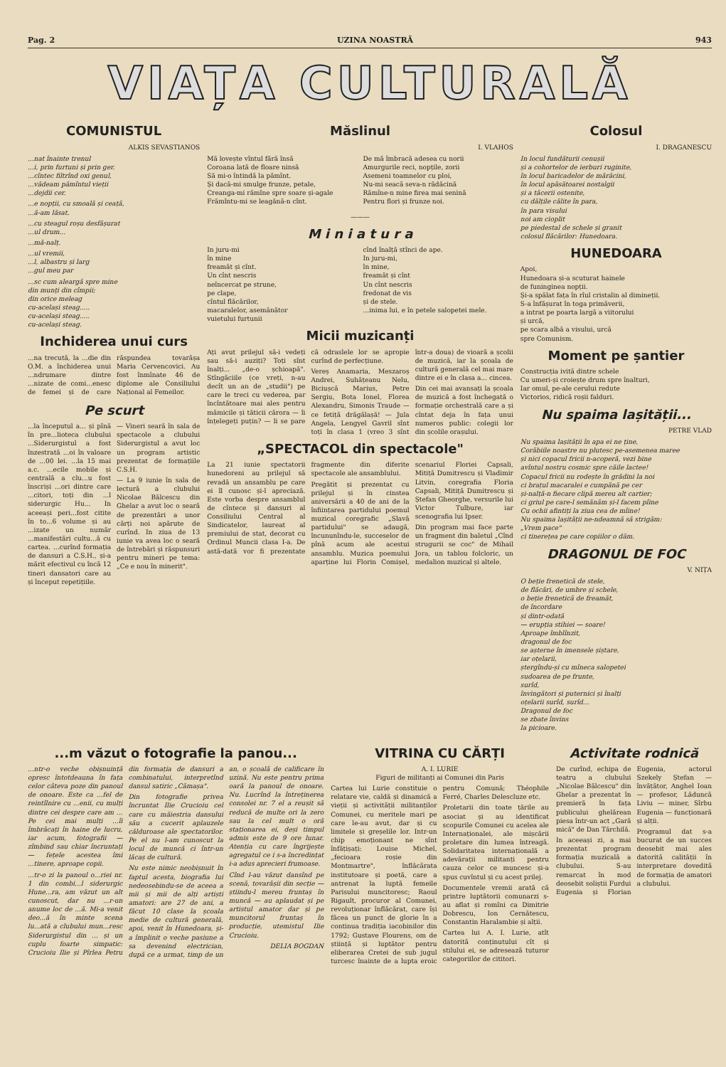Pag. 2 UZINA NOASTRĂ 943
VIAȚA CULTURALĂ
COMUNISTUL
ALKIS SEVASTIANOS
...nat înainte trenul
...i, prin furtuni și prin ger.
...cîntec filtrînd oxi genul,
...vădeam pămîntul vieții
...dejdii cer.
...e nopții, cu smoală și ceață,
...ă-am lăsat.
...cu steagul roșu desfășurat
...ul drum...
...mă-nalț.
...ul vremii,
...l, albastru și larg
...gul meu par
...sc cum aleargă spre mine
din munți din cîmpii;
din orice meleag
cu-același steag.....
cu-același steag.....
cu-același steag.
Inchiderea unui curs
...na trecută, la ...die din O.M. a închiderea unui ...ndrumare dintre ...nizate de comi...enesc de femei și de care răspundea tovarășa Maria Cervencovici. Au fost înmînate 46 de diplome ale Consiliului Național al Femeilor.
Pe scurt
...la începutul a... și pînă în pre...lioteca clubului ...Siderurgistul a fost înzestrată ...oi în valoare de ...00 lei. ...la 15 mai a.c. ...ecile mobile și centrală a clu...u fost înscriși ...ori dintre care ...citori, toți din ...l siderurgic Hu... In aceeași peri...fost citite în to...6 volume și au ...izate un număr ...manifestări cultu...ă cu cartea. ...curînd formația de dansuri a C.S.H., și-a mărit efectivul cu încă 12 tineri dansatori care au și început repetițiile.
— Vineri seară în sala de spectacole a clubului Siderurgistul a avut loc un program artistic prezentat de formațiile C.S.H.
— La 9 iunie în sala de lectură a clubului Nicolae Bălcescu din Ghelar a avut loc o seară de prezentări a unor cărți noi apărute de curînd. In ziua de 13 iunie va avea loc o seară de întrebări și răspunsuri pentru mineri pe tema: „Ce e nou în minerit".
Măslinul
I. VLAHOS
Mă lovește vîntul fără însă
Coroana lată de floare ninsă
Să mi-o întindă la pămînt.
Și dacă-mi smulge frunze, petale,
Creanga-mi rămîne spre soare și-agale
Frămîntu-mi se leagănă-n cînt.
De mă îmbracă adesea cu norii
Amurgurile reci, nopțile, zorii
Asemeni toamnelor cu ploi,
Nu-mi seacă seva-n rădăcină
Rămîne-n mine firea mai senină
Pentru flori și frunze noi.
———
M i n i a t u r a
In juru-mi
în mine
freamăt și cînt.
Un cînt nescris
neîncercat pe strune,
pe clape,
cîntul flăcărilor,
macaralelor, asemănător
vuietului furtunii
cînd înalță stînci de ape.
In juru-mi,
în mine,
freamăt și cînt
Un cînt nescris
fredonat de vis
și de stele.
...inima lui, e în petele salopetei mele.
Micii muzicanți
Ați avut prilejul să-i vedeți sau să-i auziți? Toți sînt înalți... „de-o șchioapă". Stîngăciile (ce vreți, n-au decît un an de „studii") pe care le treci cu vederea, par încîntătoare mai ales pentru mămicile și tăticii cărora — îi înțelegeți puțin? — li se pare că odraslele lor se apropie curînd de perfecțiune.
Vereș Anamaria, Meszaroș Andrei, Suhățeanu Nelu, Biciușcă Marius, Petre Sergiu, Bota Ionel, Florea Alexandru, Simonis Traude — ce fetiță drăgălașă! — Jula Angela, Lengyel Gavril sînt toți în clasa 1 (vreo 3 sînt într-a doua) de vioară a școlii de muzică, iar la școala de cultură generală cel mai mare dintre ei e în clasa a... cincea.
Din cei mai avansați la școala de muzică a fost închegată o formație orchestrală care a și cîntat deja în fața unui numeros public: colegii lor din școlile orașului.
„SPECTACOL din spectacole"
La 21 iunie spectatorii hunedoreni au prilejul să revadă un ansamblu pe care ei îl cunosc și-l apreciază. Este vorba despre ansamblul de cîntece și dansuri al Consiliului Central al Sindicatelor, laureat al premiului de stat, decorat cu Ordinul Muncii clasa I-a. De astă-dată vor fi prezentate fragmente din diferite spectacole ale ansamblului.
Pregătit și prezentat cu prilejul și în cinstea aniversării a 40 de ani de la înființarea partidului poemul muzical coregrafic „Slavă partidului" se adaugă, încununîndu-le, succeselor de pînă acum ale acestui ansamblu. Muzica poemului aparține lui Florin Comișel, scenariul Floriei Capsali, Mitiță Dumitrescu și Vladimir Litvin, coregrafia Floria Capsali, Mitiță Dumitrescu și Ștefan Gheorghe, versurile lui Victor Tulbure, iar scenografia lui Ipser.
Din program mai face parte un fragment din baletul „Cînd strugurii se coc" de Mihail Jora, un tablou folcloric, un medalion muzical și altele.
Colosul
I. DRAGANESCU
In locul fundăturii cenușii
și a cohortelor de ierburi ruginite,
în locul baricadelor de mărăcini,
în locul apăsătoarei nostalgii
și a tăcerii ostenite,
cu dălțile călite în para,
în para visului
noi am cioplit
pe piedestal de schele și granit
colosul flăcărilor: Hunedoara.
HUNEDOARA
Apoi,
Hunedoara și-a scuturat hainele
de funinginea nopții.
Și-a spălat fața în rîul cristalin al dimineții.
S-a înfășurat în toga primăverii,
a intrat pe poarta largă a viitorului
și urcă,
pe scara albă a visului, urcă
spre Comunism.
Moment pe șantier
Construcția ivită dintre schele
Cu umeri-și croiește drum spre înalturi,
Iar omul, pe-ale cerului redute
Victorios, ridică roșii falduri.
Nu spaima lașității...
PETRE VLAD
Nu spaima lașității în apa ei ne ține,
Corăbiile noastre nu plutesc pe-asemenea maree
și nici copacul fricii n-acoperă, vezi bine
avîntul nostru cosmic spre căile lactee!
Copacul fricii nu rodește în grădini la noi
ci brațul macaralei e cumpănă pe cer
și-nalță-n fiecare clipă mereu alt cartier;
ci griul pe care-l semănăm și-l facem pîine
Cu ochii afintiți la ziua cea de mîine!
Nu spaima lașității ne-ndeamnă să strigăm:
„Vrem pace"
ci tinerețea pe care copiilor o dăm.
DRAGONUL DE FOC
V. NIȚA
O beție frenetică de stele,
de flăcări, de umbre și schele,
o beție frenetică de freamăt,
de încordare
și dintr-odată
— erupția stihiei — soare!
Aproape îmblînzit,
dragonul de foc
se așterne în imensele șiștare,
iar oțelarii,
ștergîndu-și cu mîneca salopetei
sudoarea de pe frunte,
surîd,
învingători și puternici și înalți
oțelarii surîd, surîd...
Dragonul de foc
se zbate învins
la picioare.
...m văzut o fotografie la panou...
...ntr-o veche obișnuință opresc întotdeauna în fața celor câteva poze din panoul de onoare. Este ca ...fel de reintîlnire cu ...enii, cu mulți dintre cei despre care am ... Pe cei mai mulți ...îi îmbrăcați în haine de lucru, iar acum, fotografii — zîmbind sau chiar încruntați — fețele acestea îmi ...tinere, aproape copii.
...tr-o zi la panoul o...riei nr. 1 din combi...l siderurgic Hune...ra, am văzut un alt cunoscut, dar nu ...r-un anume loc de ...ă. Mi-a venit deo...ă în minte scena lu...ată a clubului mun...resc Siderurgistul din ... și un cuplu foarte simpatic: Crucioiu Ilie și Pîrlea Petru din formația de dansuri a combinatului, interpretînd dansul satiric „Cămașa".
Din fotografie privea încruntat Ilie Crucioiu cel care cu măiestria dansului său a cucerit aplauzele călduroase ale spectatorilor. Pe el nu l-am cunoscut la locul de muncă ci într-un lăcaș de cultură.
Nu este nimic neobișnuit în faptul acesta, biografia lui nedeosebindu-se de aceea a mii și mii de alți artiști amatori: are 27 de ani, a făcut 10 clase la școala medie de cultură generală, apoi, venit în Hunedoara, și-a împlinit o veche pasiune a sa devenind electrician, după ce a urmat, timp de un an, o școală de calificare în uzină. Nu este pentru prima oară la panoul de onoare. Nu. Lucrînd la întreținerea consolei nr. 7 el a reușit să reducă de multe ori la zero sau la cel mult o oră staționarea ei, deși timpul admis este de 9 ore lunar. Atenția cu care îngrijește agregatul ce i s-a încredințat i-a adus aprecieri frumoase.
Cînd l-au văzut dansînd pe scenă, tovarășii din secție — știindu-l mereu fruntaș în muncă — au aplaudat și pe artistul amator dar și pe muncitorul fruntaș în producție, utemistul Ilie Crucioiu.
DELIA BOGDAN
VITRINA CU CĂRȚI
A. I. LURIE
Figuri de militanți ai Comunei din Paris
Cartea lui Lurie constituie o relatare vie, caldă și dinamică a vieții și activității militanților Comunei, cu meritele mari pe care le-au avut, dar și cu limitele și greșelile lor. Intr-un chip emoționant ne sînt înfățișați: Louise Michel, „fecioara roșie din Montmartre", înflăcărata institutoare și poetă, care a antrenat la luptă femeile Parisului muncitoresc; Raoul Rigault, procuror al Comunei, revoluționar înflăcărat, care își făcea un punct de glorie în a continua tradiția iacobinilor din 1792; Gustave Flourens, om de știință și luptător pentru eliberarea Cretei de sub jugul turcesc înainte de a lupta eroic pentru Comună; Théophile Ferré, Charles Delescluze etc.
Proletarii din toate țările au asociat și au identificat scopurile Comunei cu acelea ale Internaționalei, ale mișcării proletare din lumea întreagă. Solidaritatea internațională a adevărații militanți pentru cauza celor ce muncesc și-a spus cuvîntul și cu acest prilej.
Documentele vremii arată că printre luptătorii comunarzi s-au aflat și romîni ca Dimitrie Dobrescu, Ion Cernătescu, Constantin Haralambie și alții.
Cartea lui A. I. Lurie, atît datorită conținutului cît și stilului ei, se adresează tuturor categoriilor de cititori.
Activitate rodnică
De curînd, echipa de teatru a clubului „Nicolae Bălcescu" din Ghelar a prezentat în premieră în fața publicului ghelărean piesa într-un act „Gară mică" de Dan Tărchilă.
In aceeași zi, a mai prezentat program formația muzicală a clubului. S-au remarcat în mod deosebit soliștii Furdui Eugenia și Florian Eugenia, actorul Szekely Ștefan — învățător, Anghel Ioan — profesor, Lăduncă Liviu — miner, Sîrbu Eugenia — funcționară și alții.
Programul dat s-a bucurat de un succes deosebit mai ales datorită calității în interpretare dovedită de formația de amatori a clubului.